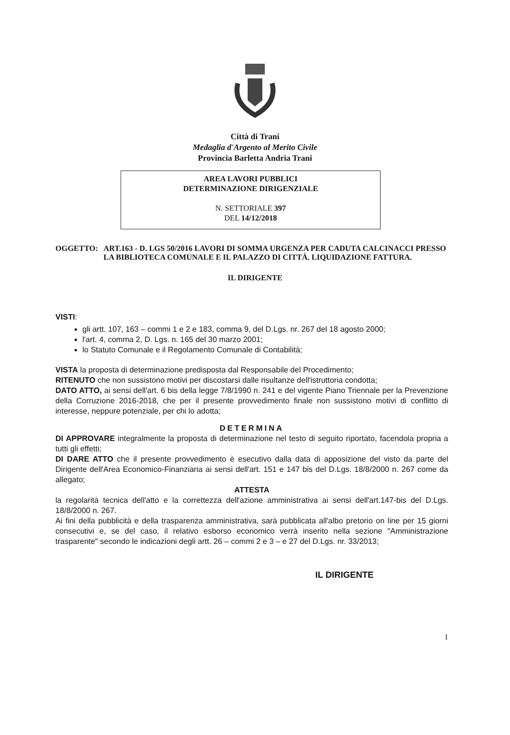Città di Trani
Medaglia d'Argento al Merito Civile
Provincia Barletta Andria Trani
AREA LAVORI PUBBLICI
DETERMINAZIONE DIRIGENZIALE
N. SETTORIALE 397
DEL 14/12/2018
OGGETTO: ART.163 - D. LGS 50/2016 LAVORI DI SOMMA URGENZA PER CADUTA CALCINACCI PRESSO LA BIBLIOTECA COMUNALE E IL PALAZZO DI CITTÀ. LIQUIDAZIONE FATTURA.
IL DIRIGENTE
VISTI:
gli artt. 107, 163 – commi 1 e 2 e 183, comma 9, del D.Lgs. nr. 267 del 18 agosto 2000;
l'art. 4, comma 2, D. Lgs. n. 165 del 30 marzo 2001;
lo Statuto Comunale e il Regolamento Comunale di Contabilità;
VISTA la proposta di determinazione predisposta dal Responsabile del Procedimento;
RITENUTO che non sussistono motivi per discostarsi dalle risultanze dell'istruttoria condotta;
DATO ATTO, ai sensi dell'art. 6 bis della legge 7/8/1990 n. 241 e del vigente Piano Triennale per la Prevenzione della Corruzione 2016-2018, che per il presente provvedimento finale non sussistono motivi di conflitto di interesse, neppure potenziale, per chi lo adotta;
DETERMINA
DI APPROVARE integralmente la proposta di determinazione nel testo di seguito riportato, facendola propria a tutti gli effetti;
DI DARE ATTO che il presente provvedimento è esecutivo dalla data di apposizione del visto da parte del Dirigente dell'Area Economico-Finanziaria ai sensi dell'art. 151 e 147 bis del D.Lgs. 18/8/2000 n. 267 come da allegato;
ATTESTA
la regolarità tecnica dell'atto e la correttezza dell'azione amministrativa ai sensi dell'art.147-bis del D.Lgs. 18/8/2000 n. 267.
Ai fini della pubblicità e della trasparenza amministrativa, sarà pubblicata all'albo pretorio on line per 15 giorni consecutivi e, se del caso, il relativo esborso economico verrà inserito nella sezione "Amministrazione trasparente" secondo le indicazioni degli artt. 26 – commi 2 e 3 – e 27 del D.Lgs. nr. 33/2013;
IL DIRIGENTE
1